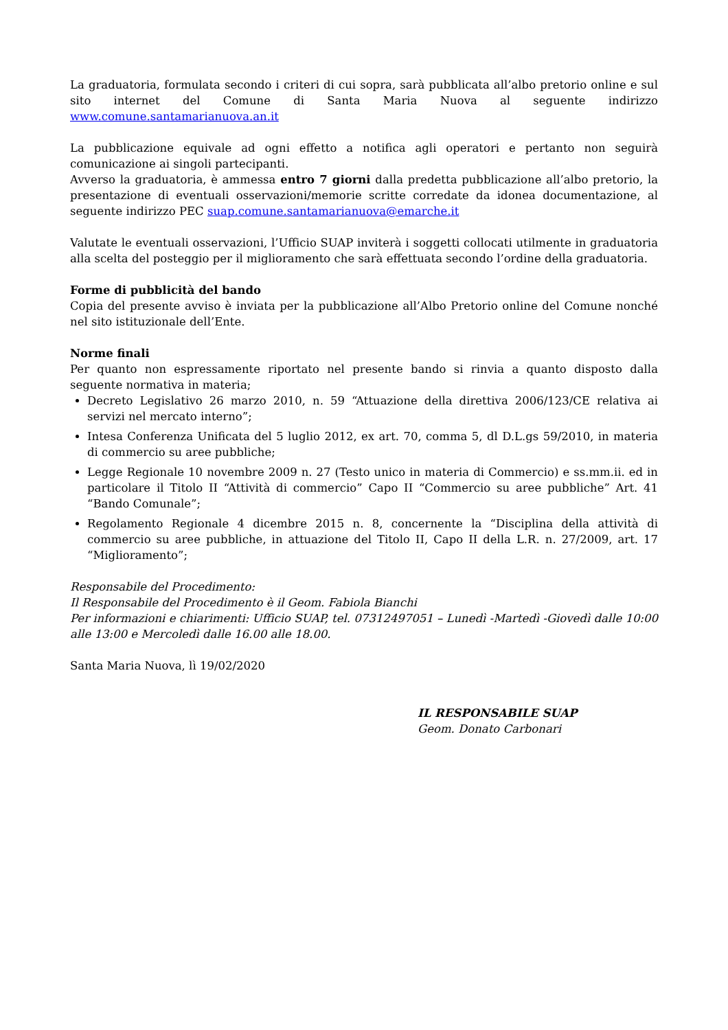La graduatoria, formulata secondo i criteri di cui sopra, sarà pubblicata all’albo pretorio online e sul sito internet del Comune di Santa Maria Nuova al seguente indirizzo www.comune.santamarianuova.an.it
La pubblicazione equivale ad ogni effetto a notifica agli operatori e pertanto non seguirà comunicazione ai singoli partecipanti.
Avverso la graduatoria, è ammessa entro 7 giorni dalla predetta pubblicazione all’albo pretorio, la presentazione di eventuali osservazioni/memorie scritte corredate da idonea documentazione, al seguente indirizzo PEC suap.comune.santamarianuova@emarche.it
Valutate le eventuali osservazioni, l’Ufficio SUAP inviterà i soggetti collocati utilmente in graduatoria alla scelta del posteggio per il miglioramento che sarà effettuata secondo l’ordine della graduatoria.
Forme di pubblicità del bando
Copia del presente avviso è inviata per la pubblicazione all’Albo Pretorio online del Comune nonché nel sito istituzionale dell’Ente.
Norme finali
Per quanto non espressamente riportato nel presente bando si rinvia a quanto disposto dalla seguente normativa in materia;
Decreto Legislativo 26 marzo 2010, n. 59 “Attuazione della direttiva 2006/123/CE relativa ai servizi nel mercato interno”;
Intesa Conferenza Unificata del 5 luglio 2012, ex art. 70, comma 5, dl D.L.gs 59/2010, in materia di commercio su aree pubbliche;
Legge Regionale 10 novembre 2009 n. 27 (Testo unico in materia di Commercio) e ss.mm.ii. ed in particolare il Titolo II “Attività di commercio” Capo II “Commercio su aree pubbliche” Art. 41 “Bando Comunale”;
Regolamento Regionale 4 dicembre 2015 n. 8, concernente la “Disciplina della attività di commercio su aree pubbliche, in attuazione del Titolo II, Capo II della L.R. n. 27/2009, art. 17 “Miglioramento”;
Responsabile del Procedimento:
Il Responsabile del Procedimento è il Geom. Fabiola Bianchi
Per informazioni e chiarimenti: Ufficio SUAP, tel. 07312497051 – Lunedì -Martedì -Giovedì dalle 10:00 alle 13:00 e Mercoledì dalle 16.00 alle 18.00.
Santa Maria Nuova, lì 19/02/2020
IL RESPONSABILE SUAP
Geom. Donato Carbonari